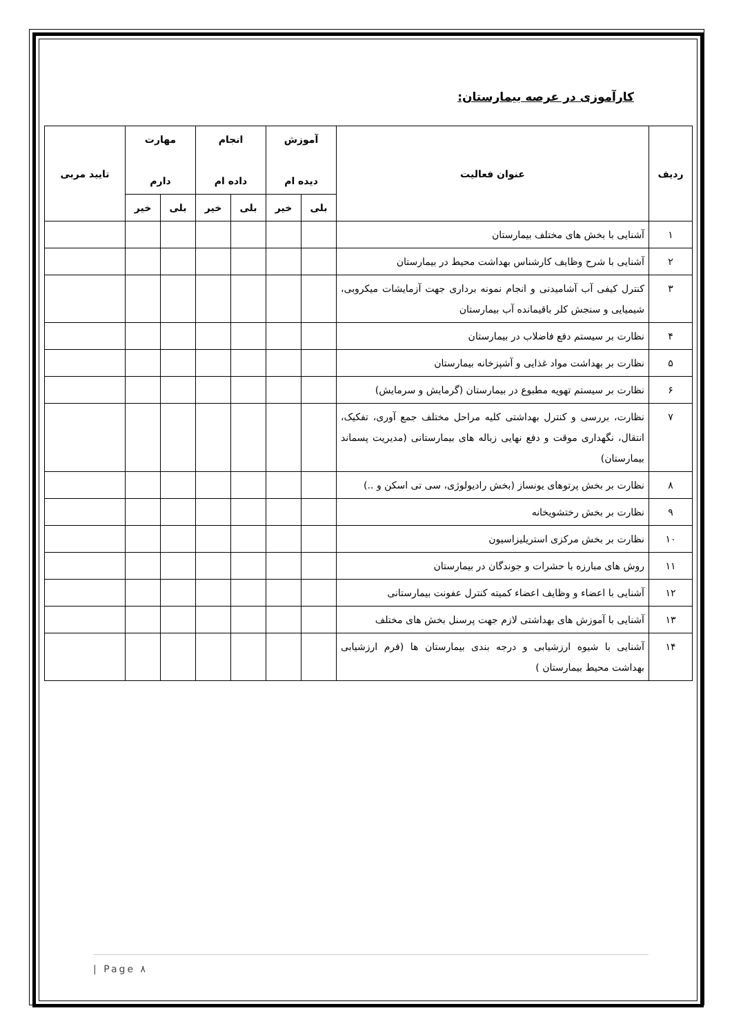کارآموزی در عرصه بیمارستان:
| ردیف | عنوان فعالیت | آموزش دیده ام | | انجام داده ام | | مهارت دارم | | تایید مربی |
| --- | --- | --- | --- | --- | --- | --- | --- | --- |
| | | بلی | خیر | بلی | خیر | بلی | خیر | |
| ۱ | آشنایی با بخش های مختلف بیمارستان | | | | | | | |
| ۲ | آشنایی با شرح وظایف کارشناس بهداشت محیط در بیمارستان | | | | | | | |
| ۳ | کنترل کیفی آب آشامیدنی و انجام نمونه برداری جهت آزمایشات میکروبی، شیمیایی و سنجش کلر باقیمانده آب بیمارستان | | | | | | | |
| ۴ | نظارت بر سیستم دفع فاضلاب در بیمارستان | | | | | | | |
| ۵ | نظارت بر بهداشت مواد غذایی و آشپزخانه بیمارستان | | | | | | | |
| ۶ | نظارت بر سیستم تهویه مطبوع در بیمارستان (گرمایش و سرمایش) | | | | | | | |
| ۷ | نظارت، بررسی و کنترل بهداشتی کلیه مراحل مختلف جمع آوری، تفکیک، انتقال، نگهداری موقت و دفع نهایی زباله های بیمارستانی (مدیریت پسماند بیمارستان) | | | | | | | |
| ۸ | نظارت بر بخش پرتوهای یونساز (بخش رادیولوژی، سی تی اسکن و ..) | | | | | | | |
| ۹ | نظارت بر بخش رختشویخانه | | | | | | | |
| ۱۰ | نظارت بر بخش مرکزی استریلیزاسیون | | | | | | | |
| ۱۱ | روش های مبارزه با حشرات و جوندگان در بیمارستان | | | | | | | |
| ۱۲ | آشنایی با اعضاء و وظایف اعضاء کمیته کنترل عفونت بیمارستانی | | | | | | | |
| ۱۳ | آشنایی با آموزش های بهداشتی لازم جهت پرسنل بخش های مختلف | | | | | | | |
| ۱۴ | آشنایی با شیوه ارزشیابی و درجه بندی بیمارستان ها (فرم ارزشیابی بهداشت محیط بیمارستان ) | | | | | | | |
| Page ۸